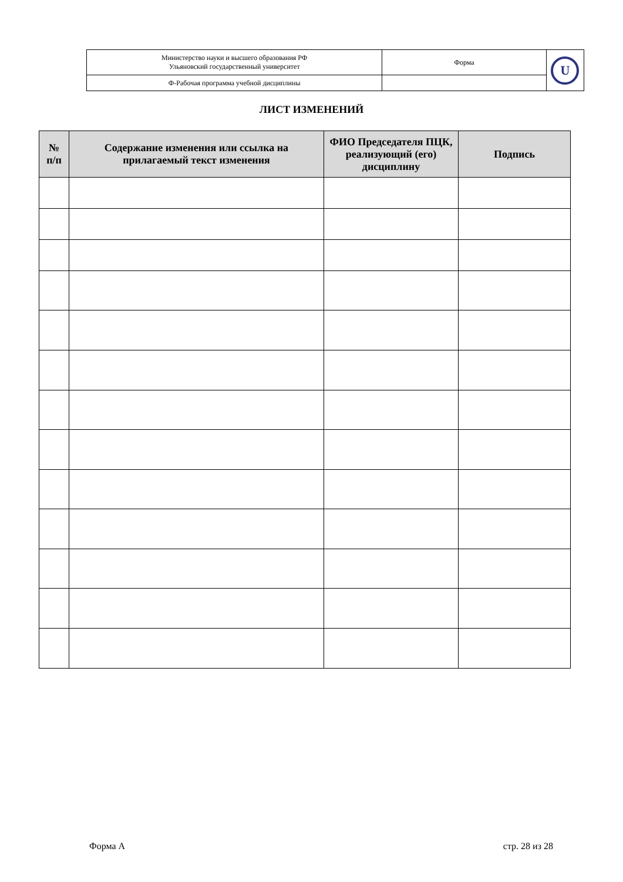| Министерство науки и высшего образования РФ Ульяновский государственный университет | Форма | U |
| Ф-Рабочая программа учебной дисциплины | | |
ЛИСТ ИЗМЕНЕНИЙ
| № п/п | Содержание изменения или ссылка на прилагаемый текст изменения | ФИО Председателя ПЦК, реализующий (его) дисциплину | Подпись |
| --- | --- | --- | --- |
Форма А стр. 28 из 28